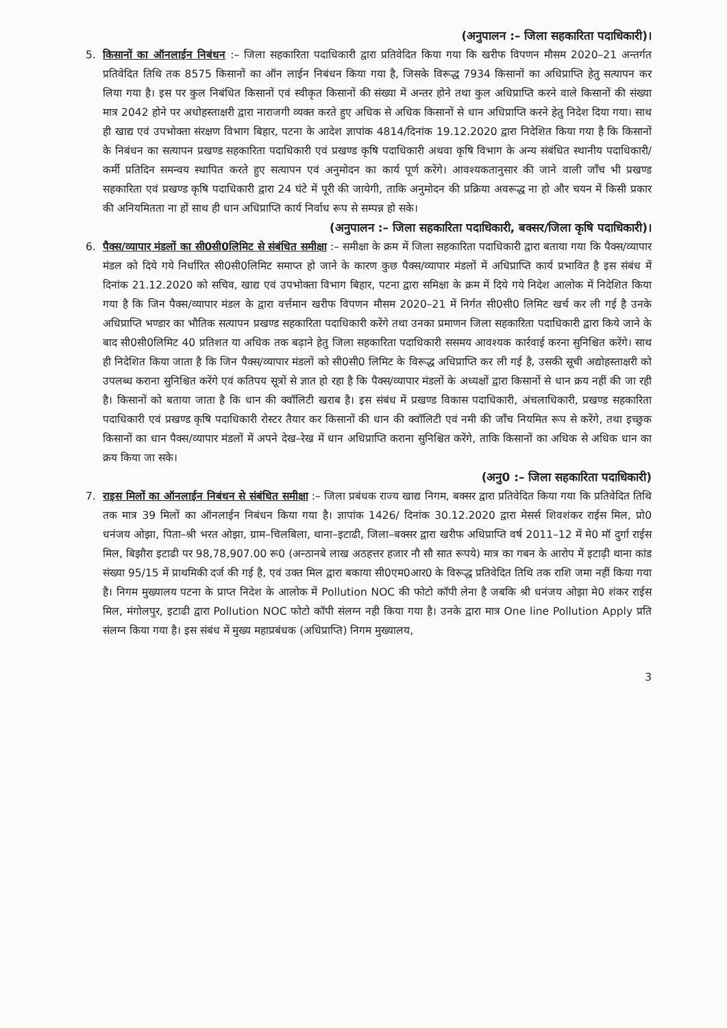(अनुपालन :– जिला सहकारिता पदाधिकारी)।
5. किसानों का ऑनलाईन निबंधन :– जिला सहकारिता पदाधिकारी द्वारा प्रतिवेदित किया गया कि खरीफ विपणन मौसम 2020–21 अन्तर्गत प्रतिवेदित तिथि तक 8575 किसानों का ऑन लाईन निबंधन किया गया है, जिसके विरूद्ध 7934 किसानों का अधिप्राप्ति हेतु सत्यापन कर लिया गया है। इस पर कुल निबंधित किसानों एवं स्वीकृत किसानों की संख्या में अन्तर होने तथा कुल अधिप्राप्ति करने वाले किसानों की संख्या मात्र 2042 होने पर अधोहस्ताक्षरी द्वारा नाराजगी व्यक्त करते हुए अधिक से अधिक किसानों से धान अधिप्राप्ति करने हेतु निदेश दिया गया। साथ ही खाद्य एवं उपभोक्ता संरक्षण विभाग बिहार, पटना के आदेश ज्ञापांक 4814/दिनांक 19.12.2020 द्वारा निदेशित किया गया है कि किसानों के निबंधन का सत्यापन प्रखण्ड सहकारिता पदाधिकारी एवं प्रखण्ड कृषि पदाधिकारी अथवा कृषि विभाग के अन्य संबंधित स्थानीय पदाधिकारी/कर्मी प्रतिदिन समन्वय स्थापित करते हुए सत्यापन एवं अनुमोदन का कार्य पूर्ण करेंगे। आवश्यकतानुसार की जाने वाली जाँच भी प्रखण्ड सहकारिता एवं प्रखण्ड कृषि पदाधिकारी द्वारा 24 घंटे में पूरी की जायेगी, ताकि अनुमोदन की प्रक्रिया अवरूद्ध ना हो और चयन में किसी प्रकार की अनियमितता ना हों साथ ही धान अधिप्राप्ति कार्य निर्वाध रूप से सम्पन्न हो सके।
(अनुपालन :– जिला सहकारिता पदाधिकारी, बक्सर/जिला कृषि पदाधिकारी)।
6. पैक्स/व्यापार मंडलों का सी0सी0लिमिट से संबंधित समीक्षा :– समीक्षा के क्रम में जिला सहकारिता पदाधिकारी द्वारा बताया गया कि पैक्स/व्यापार मंडल को दिये गये निर्धारित सी0सी0लिमिट समाप्त हो जाने के कारण कुछ पैक्स/व्यापार मंडलों में अधिप्राप्ति कार्य प्रभावित है इस संबंध में दिनांक 21.12.2020 को सचिव, खाद्य एवं उपभोक्ता विभाग बिहार, पटना द्वारा समिक्षा के क्रम में दिये गये निदेश आलोक में निदेशित किया गया है कि जिन पैक्स/व्यापार मंडल के द्वारा वर्त्तमान खरीफ विपणन मौसम 2020–21 में निर्गत सी0सी0 लिमिट खर्च कर ली गई है उनके अधिप्राप्ति भण्डार का भौतिक सत्यापन प्रखण्ड सहकारिता पदाधिकारी करेंगे तथा उनका प्रमाणन जिला सहकारिता पदाधिकारी द्वारा किये जाने के बाद सी0सी0लिमिट 40 प्रतिशत या अधिक तक बढ़ाने हेतु जिला सहकारिता पदाधिकारी ससमय आवश्यक कार्रवाई करना सुनिश्चित करेंगे। साथ ही निदेशित किया जाता है कि जिन पैक्स/व्यापार मंडलों को सी0सी0 लिमिट के विरूद्ध अधिप्राप्ति कर ली गई है, उसकी सूची अद्योहस्ताक्षरी को उपलब्ध कराना सुनिश्चित करेंगे एवं कतिपय सूत्रों से ज्ञात हो रहा है कि पैक्स/व्यापार मंडलों के अध्यक्षों द्वारा किसानों से धान क्रय नहीं की जा रही है। किसानों को बताया जाता है कि धान की क्वॉलिटी खराब है। इस संबंध में प्रखण्ड विकास पदाधिकारी, अंचलाधिकारी, प्रखण्ड सहकारिता पदाधिकारी एवं प्रखण्ड कृषि पदाधिकारी रोस्टर तैयार कर किसानों की धान की क्वॉलिटी एवं नमी की जाँच नियमित रूप से करेंगे, तथा इच्छुक किसानों का धान पैक्स/व्यापार मंडलों में अपने देख–रेख में धान अधिप्राप्ति कराना सुनिश्चित करेंगे, ताकि किसानों का अधिक से अधिक धान का क्रय किया जा सके।
(अनु0 :– जिला सहकारिता पदाधिकारी)
7. राइस मिलों का ऑनलाईन निबंधन से संबंधित समीक्षा :– जिला प्रबंधक राज्य खाद्य निगम, बक्सर द्वारा प्रतिवेदित किया गया कि प्रतिवेदित तिथि तक मात्र 39 मिलों का ऑनलाईन निबंधन किया गया है। ज्ञापांक 1426/ दिनांक 30.12.2020 द्वारा मेसर्स शिवशंकर राईस मिल, प्रो0 धनंजय ओझा, पिता–श्री भरत ओझा, ग्राम–चिलबिला, थाना–इटाढी, जिला–बक्सर द्वारा खरीफ अधिप्राप्ति वर्ष 2011–12 में मे0 मॉ दुर्गा राईस मिल, बिझौरा इटाढी पर 98,78,907.00 रू0 (अन्ठानबे लाख अठहत्तर हजार नौ सौ सात रूपये) मात्र का गबन के आरोप में इटाढ़ी थाना कांड संख्या 95/15 में प्राथमिकी दर्ज की गई है, एवं उक्त मिल द्वारा बकाया सी0एम0आर0 के विरूद्ध प्रतिवेदित तिथि तक राशि जमा नहीं किया गया है। निगम मुख्यालय पटना के प्राप्त निदेश के आलोक में Pollution NOC की फोटो कॉपी लेना है जबकि श्री धनंजय ओझा मे0 शंकर राईस मिल, मंगोलपुर, इटाढी द्वारा Pollution NOC फोटो कॉपी संलग्न नही किया गया है। उनके द्वारा मात्र One line Pollution Apply प्रति संलग्न किया गया है। इस संबंध में मुख्य महाप्रबंधक (अधिप्राप्ति) निगम मुख्यालय,
3